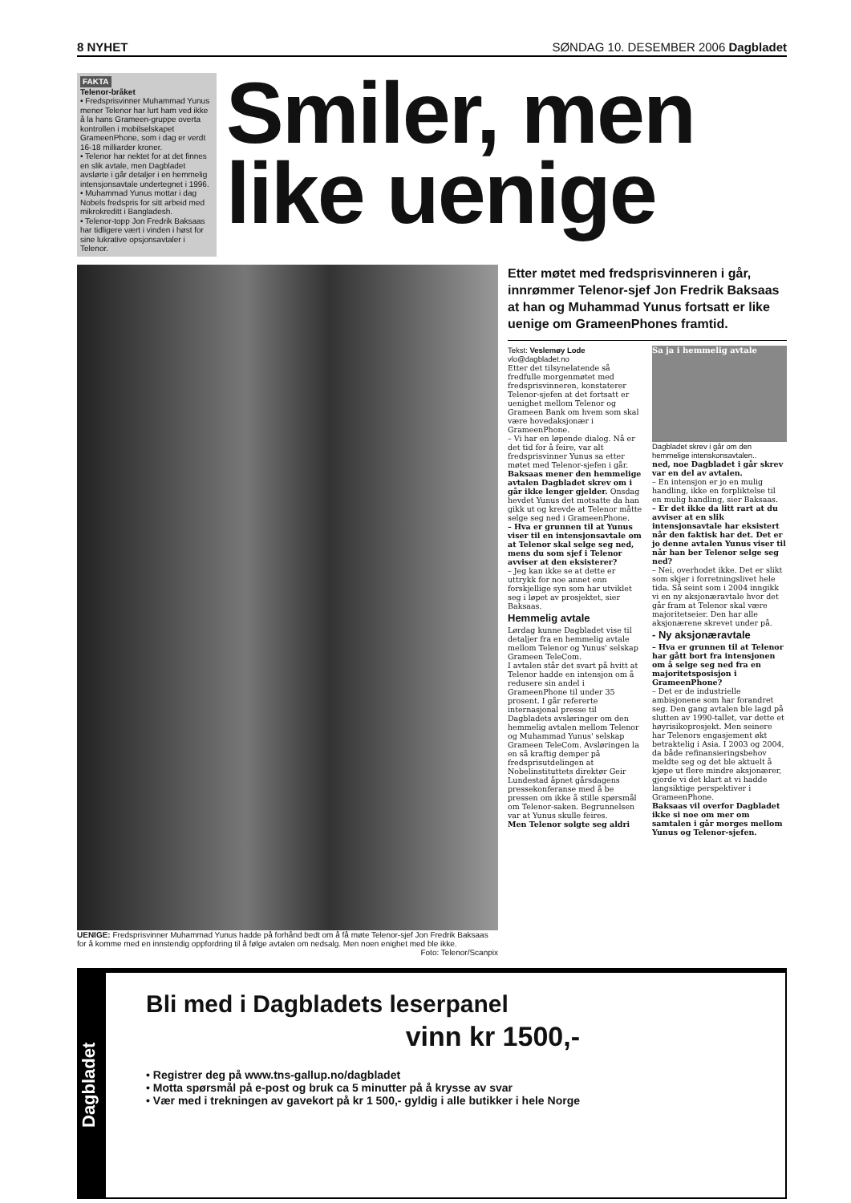8 NYHET SØNDAG 10. DESEMBER 2006 Dagbladet
FAKTA
Telenor-bråket
• Fredsprisvinner Muhammad Yunus mener Telenor har lurt ham ved ikke å la hans Grameen-gruppe overta kontrollen i mobilselskapet GrameenPhone, som i dag er verdt 16-18 milliarder kroner.
• Telenor har nektet for at det finnes en slik avtale, men Dagbladet avslørte i går detaljer i en hemmelig intensjonsavtale undertegnet i 1996.
• Muhammad Yunus mottar i dag Nobels fredspris for sitt arbeid med mikrokreditt i Bangladesh.
• Telenor-topp Jon Fredrik Baksaas har tidligere vært i vinden i høst for sine lukrative opsjonsavtaler i Telenor.
Smiler, men like uenige
UENIGE: Fredsprisvinner Muhammad Yunus hadde på forhånd bedt om å få møte Telenor-sjef Jon Fredrik Baksaas for å komme med en innstendig oppfordring til å følge avtalen om nedsalg. Men noen enighet med ble ikke. Foto: Telenor/Scanpix
Etter møtet med fredsprisvinneren i går, innrømmer Telenor-sjef Jon Fredrik Baksaas at han og Muhammad Yunus fortsatt er like uenige om GrameenPhones framtid.
Tekst: Veslemøy Lode
vlo@dagbladet.no
Etter det tilsynelatende så fredfulle morgenmøtet med fredsprisvinneren, konstaterer Telenor-sjefen at det fortsatt er uenighet mellom Telenor og Grameen Bank om hvem som skal være hovedaksjonær i GrameenPhone.
– Vi har en løpende dialog. Nå er det tid for å feire, var alt fredsprisvinner Yunus sa etter møtet med Telenor-sjefen i går.
Baksaas mener den hemmelige avtalen Dagbladet skrev om i går ikke lenger gjelder. Onsdag hevdet Yunus det motsatte da han gikk ut og krevde at Telenor måtte selge seg ned i GrameenPhone.
– Hva er grunnen til at Yunus viser til en intensjonsavtale om at Telenor skal selge seg ned, mens du som sjef i Telenor avviser at den eksisterer?
– Jeg kan ikke se at dette er uttrykk for noe annet enn forskjellige syn som har utviklet seg i løpet av prosjektet, sier Baksaas.
Hemmelig avtale
Lørdag kunne Dagbladet vise til detaljer fra en hemmelig avtale mellom Telenor og Yunus' selskap Grameen TeleCom.
I avtalen står det svart på hvitt at Telenor hadde en intensjon om å redusere sin andel i GrameenPhone til under 35 prosent. I går refererte internasjonal presse til Dagbladets avsløringer om den hemmelig avtalen mellom Telenor og Muhammad Yunus' selskap Grameen TeleCom. Avsløringen la en så kraftig demper på fredsprisutdelingen at Nobelinstituttets direktør Geir Lundestad åpnet gårsdagens pressekonferanse med å be pressen om ikke å stille spørsmål om Telenor-saken. Begrunnelsen var at Yunus skulle feires.
Men Telenor solgte seg aldri
Sa ja i hemmelig avtale
Dagbladet skrev i går om den hemmelige intenskonsavtalen..
ned, noe Dagbladet i går skrev var en del av avtalen.
– En intensjon er jo en mulig handling, ikke en forpliktelse til en mulig handling, sier Baksaas.
– Er det ikke da litt rart at du avviser at en slik intensjonsavtale har eksistert når den faktisk har det. Det er jo denne avtalen Yunus viser til når han ber Telenor selge seg ned?
– Nei, overhodet ikke. Det er slikt som skjer i forretningslivet hele tida. Så seint som i 2004 inngikk vi en ny aksjonæravtale hvor det går fram at Telenor skal være majoritetseier. Den har alle aksjonærene skrevet under på.
- Ny aksjonæravtale
– Hva er grunnen til at Telenor har gått bort fra intensjonen om å selge seg ned fra en majoritetsposisjon i GrameenPhone?
– Det er de industrielle ambisjonene som har forandret seg. Den gang avtalen ble lagd på slutten av 1990-tallet, var dette et høyrisikoprosjekt. Men seinere har Telenors engasjement økt betraktelig i Asia. I 2003 og 2004, da både refinansieringsbehov meldte seg og det ble aktuelt å kjøpe ut flere mindre aksjonærer, gjorde vi det klart at vi hadde langsiktige perspektiver i GrameenPhone.
Baksaas vil overfor Dagbladet ikke si noe om mer om samtalen i går morges mellom Yunus og Telenor-sjefen.
Dagbladet
Bli med i Dagbladets leserpanel
vinn kr 1500,-
• Registrer deg på www.tns-gallup.no/dagbladet
• Motta spørsmål på e-post og bruk ca 5 minutter på å krysse av svar
• Vær med i trekningen av gavekort på kr 1 500,- gyldig i alle butikker i hele Norge